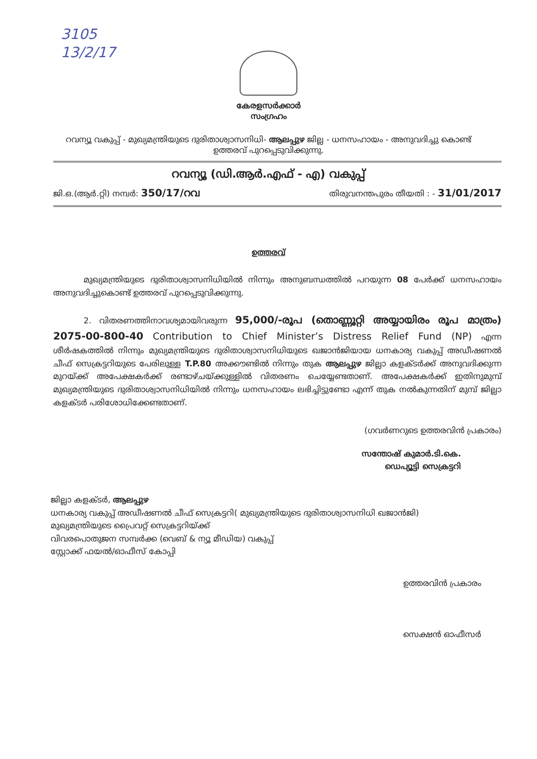3105
13/2/17
കേരളസർക്കാർ
സംഗ്രഹം
റവന്യൂ വകുപ്പ് - മുഖ്യമന്ത്രിയുടെ ദുരിതാശ്വാസനിധി- ആലപ്പുഴ ജില്ല - ധനസഹായം - അനുവദിച്ചു കൊണ്ട് ഉത്തരവ് പുറപ്പെടുവിക്കുന്നു.
റവന്യൂ (ഡി.ആർ.എഫ് - എ) വകുപ്പ്
ജി.ഒ.(ആർ.റ്റി) നമ്പർ: 350/17/റവ തിരുവനന്തപുരം തീയതി : - 31/01/2017
ഉത്തരവ്
മുഖ്യമന്ത്രിയുടെ ദുരിതാശ്വാസനിധിയിൽ നിന്നും അനുബന്ധത്തിൽ പറയുന്ന 08 പേർക്ക് ധനസഹായം അനുവദിച്ചുകൊണ്ട് ഉത്തരവ് പുറപ്പെടുവിക്കുന്നു.
2. വിതരണത്തിനാവശ്യമായിവരുന്ന 95,000/-രൂപ (തൊണ്ണൂറ്റി അയ്യായിരം രൂപ മാത്രം) 2075-00-800-40 Contribution to Chief Minister’s Distress Relief Fund (NP) എന്ന ശീർഷകത്തിൽ നിന്നും മുഖ്യമന്ത്രിയുടെ ദുരിതാശ്വാസനിധിയുടെ ഖജാൻജിയായ ധനകാര്യ വകുപ്പ് അഡീഷണൽ ചീഫ് സെക്രട്ടറിയുടെ പേരിലുള്ള T.P.80 അക്കൗണ്ടിൽ നിന്നും തുക ആലപ്പുഴ ജില്ലാ കളക്ടർക്ക് അനുവദിക്കുന്ന മുറയ്ക്ക് അപേക്ഷകർക്ക് രണ്ടാഴ്ചയ്ക്കുള്ളിൽ വിതരണം ചെയ്യേണ്ടതാണ്. അപേക്ഷകർക്ക് ഇതിനുമുമ്പ് മുഖ്യമന്ത്രിയുടെ ദുരിതാശ്വാസനിധിയിൽ നിന്നും ധനസഹായം ലഭിച്ചിട്ടുണ്ടോ എന്ന് തുക നൽകുന്നതിന് മുമ്പ് ജില്ലാ കളക്ടർ പരിശോധിക്കേണ്ടതാണ്.
(ഗവർണറുടെ ഉത്തരവിൻ പ്രകാരം)
സന്തോഷ് കുമാർ.ടി.കെ.
ഡെപ്യൂട്ടി സെക്രട്ടറി
ജില്ലാ കളക്ടർ, ആലപ്പുഴ
ധനകാര്യ വകുപ്പ് അഡീഷണൽ ചീഫ് സെക്രട്ടറി( മുഖ്യമന്ത്രിയുടെ ദുരിതാശ്വാസനിധി ഖജാൻജി)
മുഖ്യമന്ത്രിയുടെ പ്രൈവറ്റ് സെക്രട്ടറിയ്ക്ക്
വിവരപൊതുജന സമ്പർക്ക (വെബ് & ന്യൂ മീഡിയ) വകുപ്പ്
സ്റ്റോക്ക് ഫയൽ/ഓഫീസ് കോപ്പി
ഉത്തരവിൻ പ്രകാരം
സെക്ഷൻ ഓഫീസർ